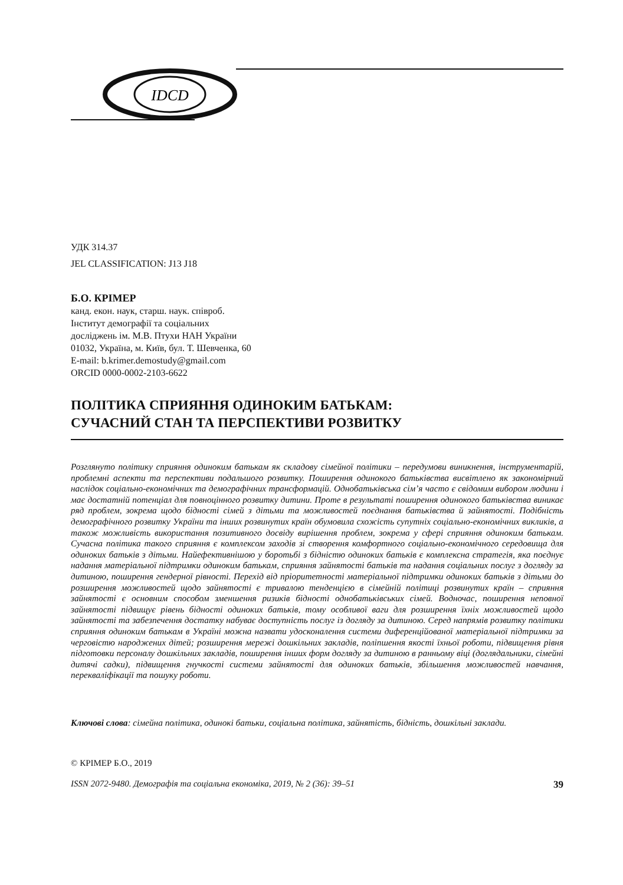IDCD
УДК 314.37
JEL CLASSIFICATION: J13 J18
Б.О. КРІМЕР
канд. екон. наук, старш. наук. співроб.
Інститут демографії та соціальних
досліджень ім. М.В. Птухи НАН України
01032, Україна, м. Київ, бул. Т. Шевченка, 60
E-mail: b.krimer.demostudy@gmail.com
ORCID 0000-0002-2103-6622
ПОЛІТИКА СПРИЯННЯ ОДИНОКИМ БАТЬКАМ:
СУЧАСНИЙ СТАН ТА ПЕРСПЕКТИВИ РОЗВИТКУ
Розглянуто політику сприяння одиноким батькам як складову сімейної політики – передумови виникнення, інструментарій, проблемні аспекти та перспективи подальшого розвитку. Поширення одинокого батьківства висвітлено як закономірний наслідок соціально-економічних та демографічних трансформацій. Однобатьківська сім’я часто є свідомим вибором людини і має достатній потенціал для повноцінного розвитку дитини. Проте в результаті поширення одинокого батьківства виникає ряд проблем, зокрема щодо бідності сімей з дітьми та можливостей поєднання батьківства й зайнятості. Подібність демографічного розвитку України та інших розвинутих країн обумовила схожість супутніх соціально-економічних викликів, а також можливість використання позитивного досвіду вирішення проблем, зокрема у сфері сприяння одиноким батькам. Сучасна політика такого сприяння є комплексом заходів зі створення комфортного соціально-економічного середовища для одиноких батьків з дітьми. Найефективнішою у боротьбі з бідністю одиноких батьків є комплексна стратегія, яка поєднує надання матеріальної підтримки одиноким батькам, сприяння зайнятості батьків та надання соціальних послуг з догляду за дитиною, поширення гендерної рівності. Перехід від пріоритетності матеріальної підтримки одиноких батьків з дітьми до розширення можливостей щодо зайнятості є тривалою тенденцією в сімейній політиці розвинутих країн – сприяння зайнятості є основним способом зменшення ризиків бідності однобатьківських сімей. Водночас, поширення неповної зайнятості підвищує рівень бідності одиноких батьків, тому особливої ваги для розширення їхніх можливостей щодо зайнятості та забезпечення достатку набуває доступність послуг із догляду за дитиною. Серед напрямів розвитку політики сприяння одиноким батькам в Україні можна назвати удосконалення системи диференційованої матеріальної підтримки за черговістю народжених дітей; розширення мережі дошкільних закладів, поліпшення якості їхньої роботи, підвищення рівня підготовки персоналу дошкільних закладів, поширення інших форм догляду за дитиною в ранньому віці (доглядальники, сімейні дитячі садки), підвищення гнучкості системи зайнятості для одиноких батьків, збільшення можливостей навчання, перекваліфікації та пошуку роботи.
Ключові слова: сімейна політика, одинокі батьки, соціальна політика, зайнятість, бідність, дошкільні заклади.
© КРІМЕР Б.О., 2019
ISSN 2072-9480. Демографія та соціальна економіка, 2019, № 2 (36): 39–51 39